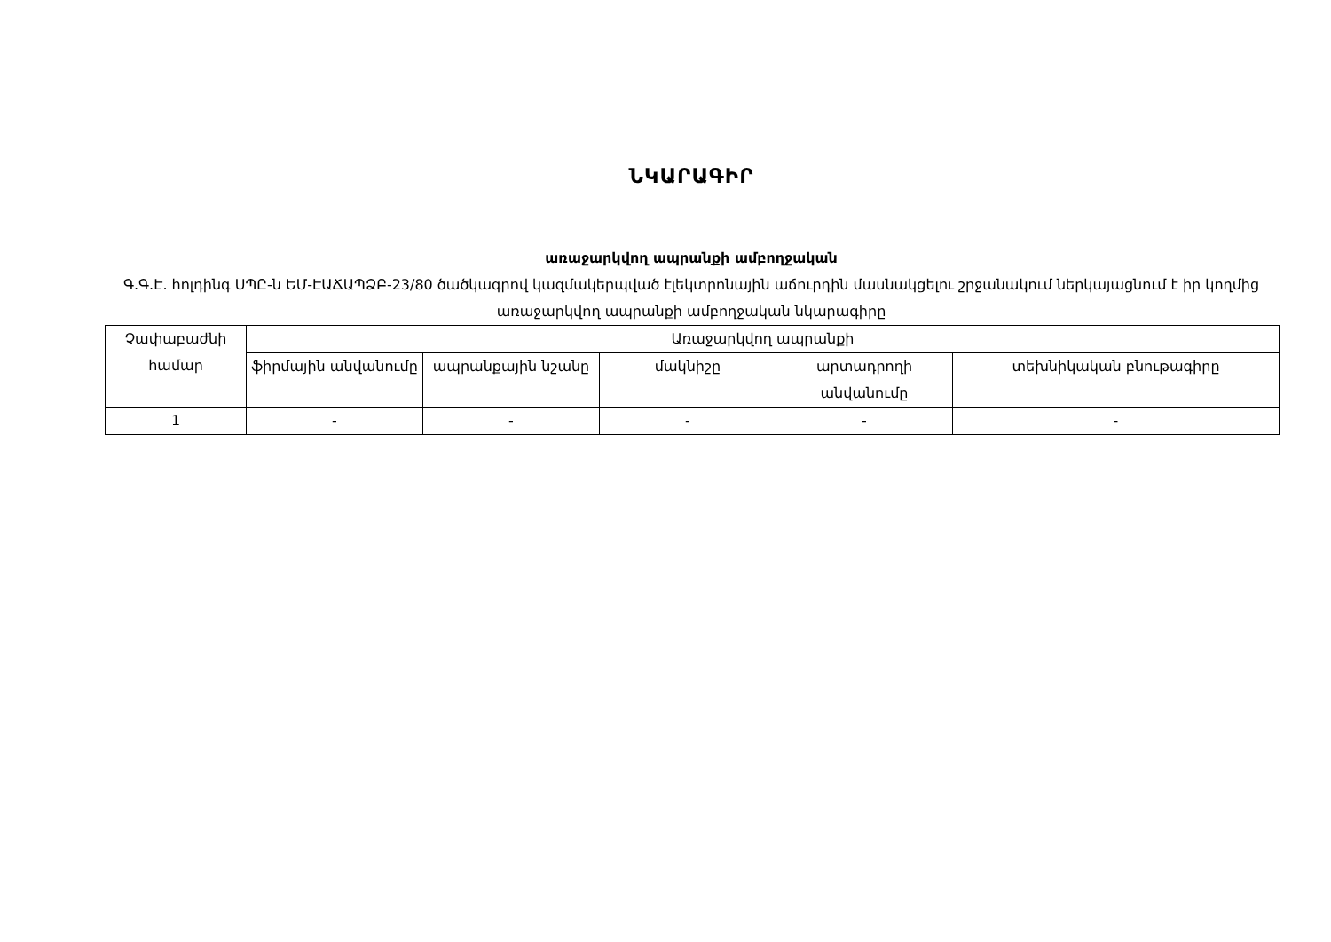ՆԿԱՐԱԳԻՐ
առաջարկվող ապրանքի ամբողջական
Գ.Գ.Է. հոլդինգ ՍՊԸ-ն ԵՄ-ԷԱՃԱՊՁԲ-23/80 ծածկագրով կազմակերպված էլեկտրոնային աճուրդին մասնակցելու շրջանակում ներկայացնում է իր կողմից առաջարկվող ապրանքի ամբողջական նկարագիրը
| Չափաբաժնի համար | Առաջարկվող ապրանքի | | | | |
| --- | --- | --- | --- | --- | --- |
| | ֆիրմային անվանումը | ապրանքային նշանը | մակնիշը | արտադրողի անվանումը | տեխնիկական բնութագիրը |
| 1 | - | - | - | - | - |